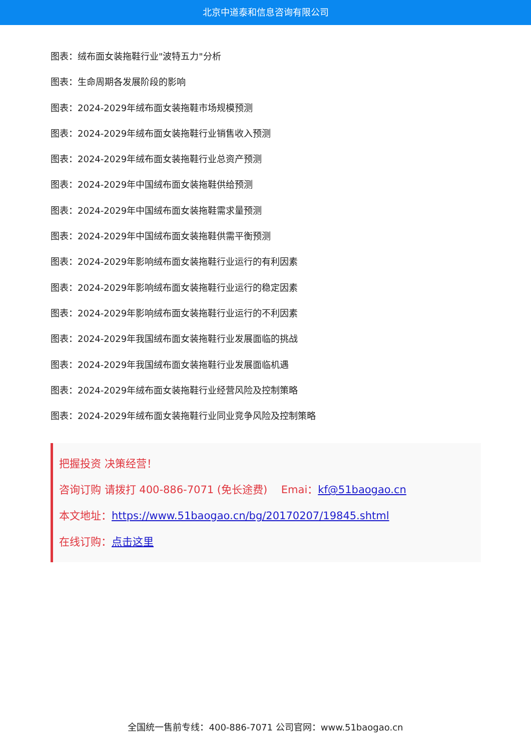北京中道泰和信息咨询有限公司
图表：绒布面女装拖鞋行业"波特五力"分析
图表：生命周期各发展阶段的影响
图表：2024-2029年绒布面女装拖鞋市场规模预测
图表：2024-2029年绒布面女装拖鞋行业销售收入预测
图表：2024-2029年绒布面女装拖鞋行业总资产预测
图表：2024-2029年中国绒布面女装拖鞋供给预测
图表：2024-2029年中国绒布面女装拖鞋需求量预测
图表：2024-2029年中国绒布面女装拖鞋供需平衡预测
图表：2024-2029年影响绒布面女装拖鞋行业运行的有利因素
图表：2024-2029年影响绒布面女装拖鞋行业运行的稳定因素
图表：2024-2029年影响绒布面女装拖鞋行业运行的不利因素
图表：2024-2029年我国绒布面女装拖鞋行业发展面临的挑战
图表：2024-2029年我国绒布面女装拖鞋行业发展面临机遇
图表：2024-2029年绒布面女装拖鞋行业经营风险及控制策略
图表：2024-2029年绒布面女装拖鞋行业同业竞争风险及控制策略
把握投资 决策经营！
咨询订购 请拨打 400-886-7071 (免长途费)　 Emai：kf@51baogao.cn
本文地址：https://www.51baogao.cn/bg/20170207/19845.shtml
在线订购：点击这里
全国统一售前专线：400-886-7071 公司官网：www.51baogao.cn